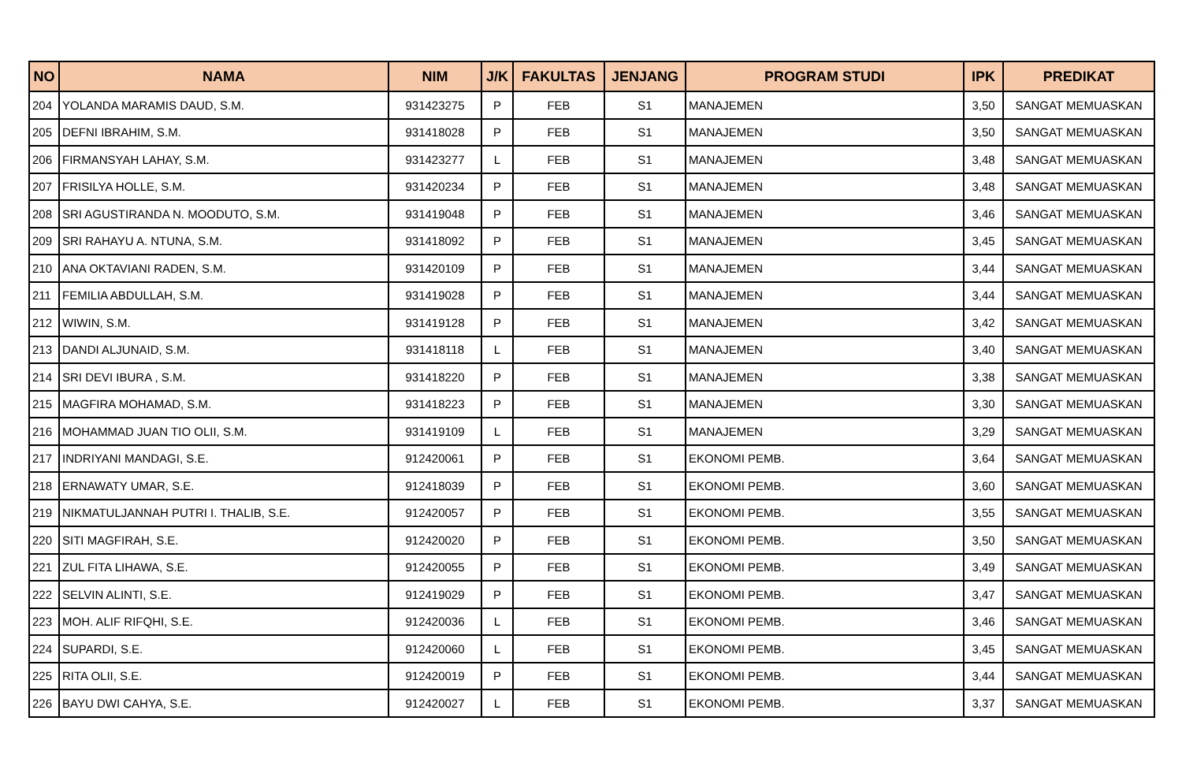| NO | NAMA | NIM | J/K | FAKULTAS | JENJANG | PROGRAM STUDI | IPK | PREDIKAT |
| --- | --- | --- | --- | --- | --- | --- | --- | --- |
| 204 | YOLANDA MARAMIS DAUD, S.M. | 931423275 | P | FEB | S1 | MANAJEMEN | 3,50 | SANGAT MEMUASKAN |
| 205 | DEFNI IBRAHIM, S.M. | 931418028 | P | FEB | S1 | MANAJEMEN | 3,50 | SANGAT MEMUASKAN |
| 206 | FIRMANSYAH LAHAY, S.M. | 931423277 | L | FEB | S1 | MANAJEMEN | 3,48 | SANGAT MEMUASKAN |
| 207 | FRISILYA HOLLE, S.M. | 931420234 | P | FEB | S1 | MANAJEMEN | 3,48 | SANGAT MEMUASKAN |
| 208 | SRI AGUSTIRANDA N. MOODUTO, S.M. | 931419048 | P | FEB | S1 | MANAJEMEN | 3,46 | SANGAT MEMUASKAN |
| 209 | SRI RAHAYU A. NTUNA, S.M. | 931418092 | P | FEB | S1 | MANAJEMEN | 3,45 | SANGAT MEMUASKAN |
| 210 | ANA OKTAVIANI RADEN, S.M. | 931420109 | P | FEB | S1 | MANAJEMEN | 3,44 | SANGAT MEMUASKAN |
| 211 | FEMILIA ABDULLAH, S.M. | 931419028 | P | FEB | S1 | MANAJEMEN | 3,44 | SANGAT MEMUASKAN |
| 212 | WIWIN, S.M. | 931419128 | P | FEB | S1 | MANAJEMEN | 3,42 | SANGAT MEMUASKAN |
| 213 | DANDI ALJUNAID, S.M. | 931418118 | L | FEB | S1 | MANAJEMEN | 3,40 | SANGAT MEMUASKAN |
| 214 | SRI DEVI IBURA , S.M. | 931418220 | P | FEB | S1 | MANAJEMEN | 3,38 | SANGAT MEMUASKAN |
| 215 | MAGFIRA MOHAMAD, S.M. | 931418223 | P | FEB | S1 | MANAJEMEN | 3,30 | SANGAT MEMUASKAN |
| 216 | MOHAMMAD JUAN TIO OLII, S.M. | 931419109 | L | FEB | S1 | MANAJEMEN | 3,29 | SANGAT MEMUASKAN |
| 217 | INDRIYANI MANDAGI, S.E. | 912420061 | P | FEB | S1 | EKONOMI PEMB. | 3,64 | SANGAT MEMUASKAN |
| 218 | ERNAWATY UMAR, S.E. | 912418039 | P | FEB | S1 | EKONOMI PEMB. | 3,60 | SANGAT MEMUASKAN |
| 219 | NIKMATULJANNAH PUTRI I. THALIB, S.E. | 912420057 | P | FEB | S1 | EKONOMI PEMB. | 3,55 | SANGAT MEMUASKAN |
| 220 | SITI MAGFIRAH, S.E. | 912420020 | P | FEB | S1 | EKONOMI PEMB. | 3,50 | SANGAT MEMUASKAN |
| 221 | ZUL FITA LIHAWA, S.E. | 912420055 | P | FEB | S1 | EKONOMI PEMB. | 3,49 | SANGAT MEMUASKAN |
| 222 | SELVIN ALINTI, S.E. | 912419029 | P | FEB | S1 | EKONOMI PEMB. | 3,47 | SANGAT MEMUASKAN |
| 223 | MOH. ALIF RIFQHI, S.E. | 912420036 | L | FEB | S1 | EKONOMI PEMB. | 3,46 | SANGAT MEMUASKAN |
| 224 | SUPARDI, S.E. | 912420060 | L | FEB | S1 | EKONOMI PEMB. | 3,45 | SANGAT MEMUASKAN |
| 225 | RITA OLII, S.E. | 912420019 | P | FEB | S1 | EKONOMI PEMB. | 3,44 | SANGAT MEMUASKAN |
| 226 | BAYU DWI CAHYA, S.E. | 912420027 | L | FEB | S1 | EKONOMI PEMB. | 3,37 | SANGAT MEMUASKAN |